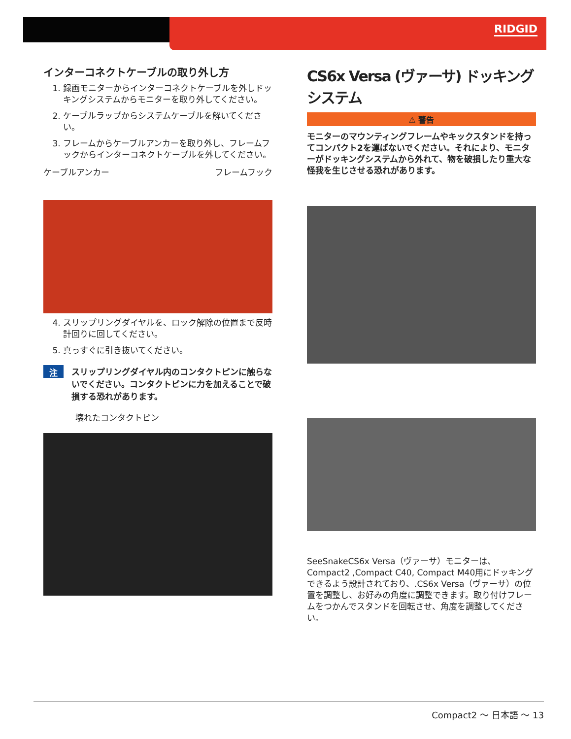RIDGID
インターコネクトケーブルの取り外し方
1. 録画モニターからインターコネクトケーブルを外しドッキングシステムからモニターを取り外してください。
2. ケーブルラップからシステムケーブルを解いてください。
3. フレームからケーブルアンカーを取り外し、フレームフックからインターコネクトケーブルを外してください。
ケーブルアンカー フレームフック
4. スリップリングダイヤルを、ロック解除の位置まで反時計回りに回してください。
5. 真っすぐに引き抜いてください。
注記
スリップリングダイヤル内のコンタクトピンに触らないでください。コンタクトピンに力を加えることで破損する恐れがあります。
壊れたコンタクトピン
CS6x Versa (ヴァーサ) ドッキングシステム
⚠ 警告
モニターのマウンティングフレームやキックスタンドを持ってコンパクト2を運ばないでください。それにより、モニターがドッキングシステムから外れて、物を破損したり重大な怪我を生じさせる恐れがあります。
SeeSnakeCS6x Versa（ヴァーサ）モニターは、Compact2 ,Compact C40, Compact M40用にドッキングできるよう設計されており、.CS6x Versa（ヴァーサ）の位置を調整し、お好みの角度に調整できます。取り付けフレームをつかんでスタンドを回転させ、角度を調整してください。
Compact2 ～ 日本語 ～ 13